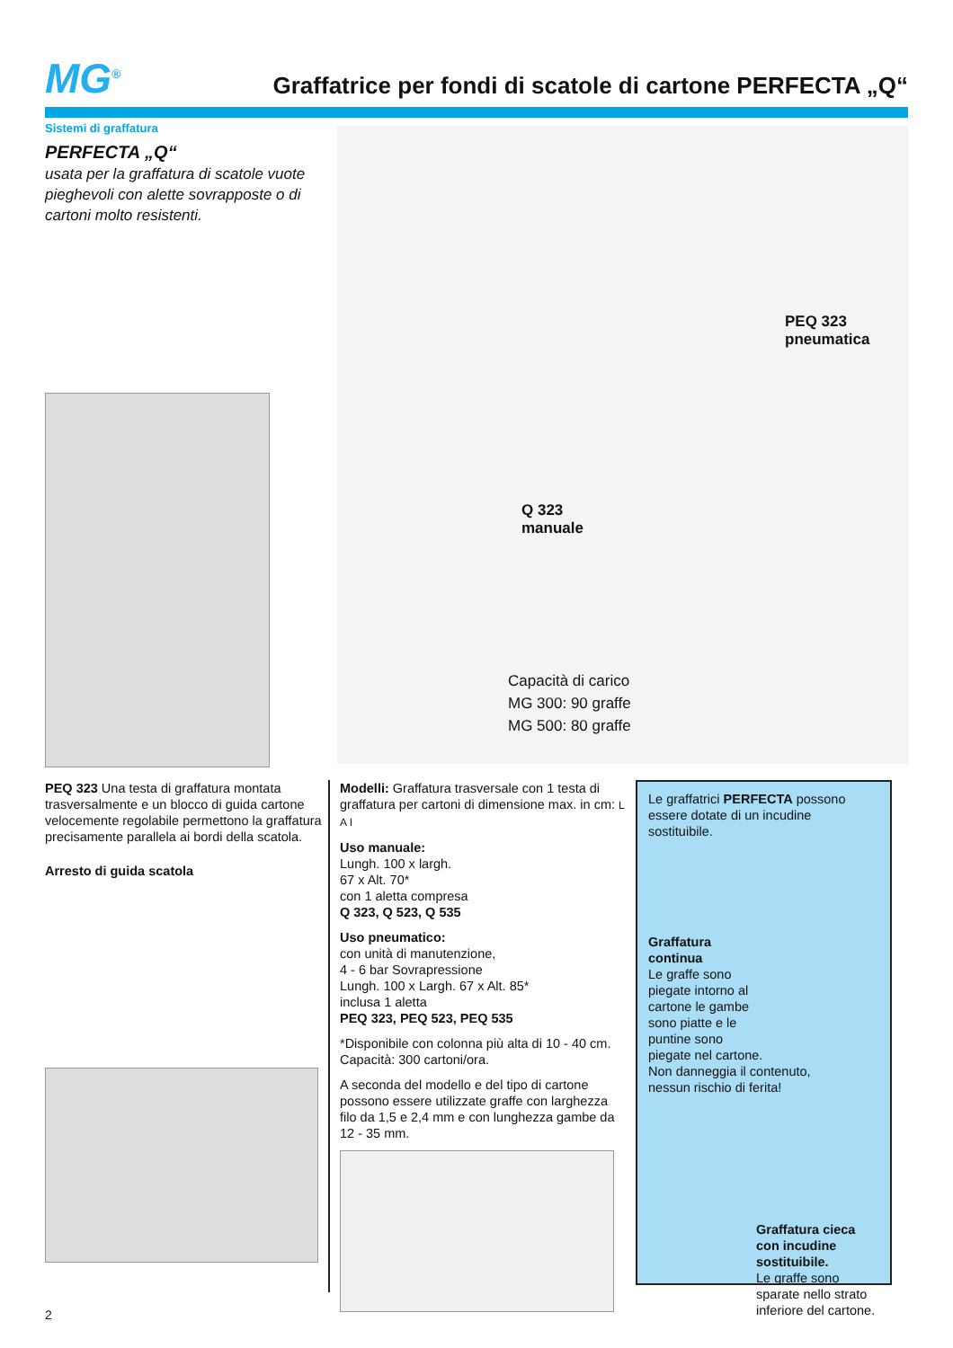MG<sup>®</sup>
Graffatrice per fondi di scatole di cartone PERFECTA „Q“
Sistemi di graffatura
PERFECTA „Q“
usata per la graffatura di scatole vuote pieghevoli con alette sovrapposte o di cartoni molto resistenti.
PEQ 323
pneumatica
Q 323
manuale
Capacità di carico
MG 300: 90 graffe
MG 500: 80 graffe
PEQ 323 Una testa di graffatura montata trasversalmente e un blocco di guida cartone velocemente regolabile permettono la graffatura precisamente parallela ai bordi della scatola.
Arresto di guida scatola
Modelli: Graffatura trasversale con 1 testa di graffatura per cartoni di dimensione max. in cm: L A I
Uso manuale:
Lungh. 100 x largh.
67 x Alt. 70*
con 1 aletta compresa
Q 323, Q 523, Q 535
Uso pneumatico:
con unità di manutenzione,
4 - 6 bar Sovrapressione
Lungh. 100 x Largh. 67 x Alt. 85*
inclusa 1 aletta
PEQ 323, PEQ 523, PEQ 535
*Disponibile con colonna più alta di 10 - 40 cm.
Capacità: 300 cartoni/ora.
A seconda del modello e del tipo di cartone possono essere utilizzate graffe con larghezza filo da 1,5 e 2,4 mm e con lunghezza gambe da 12 - 35 mm.
Le graffatrici PERFECTA possono essere dotate di un incudine sostituibile.
Graffatura
continua
Le graffe sono
piegate intorno al
cartone le gambe
sono piatte e le
puntine sono
piegate nel cartone.
Non danneggia il contenuto,
nessun rischio di ferita!
Graffatura cieca con incudine sostituibile.
Le graffe sono sparate nello strato inferiore del cartone.
2